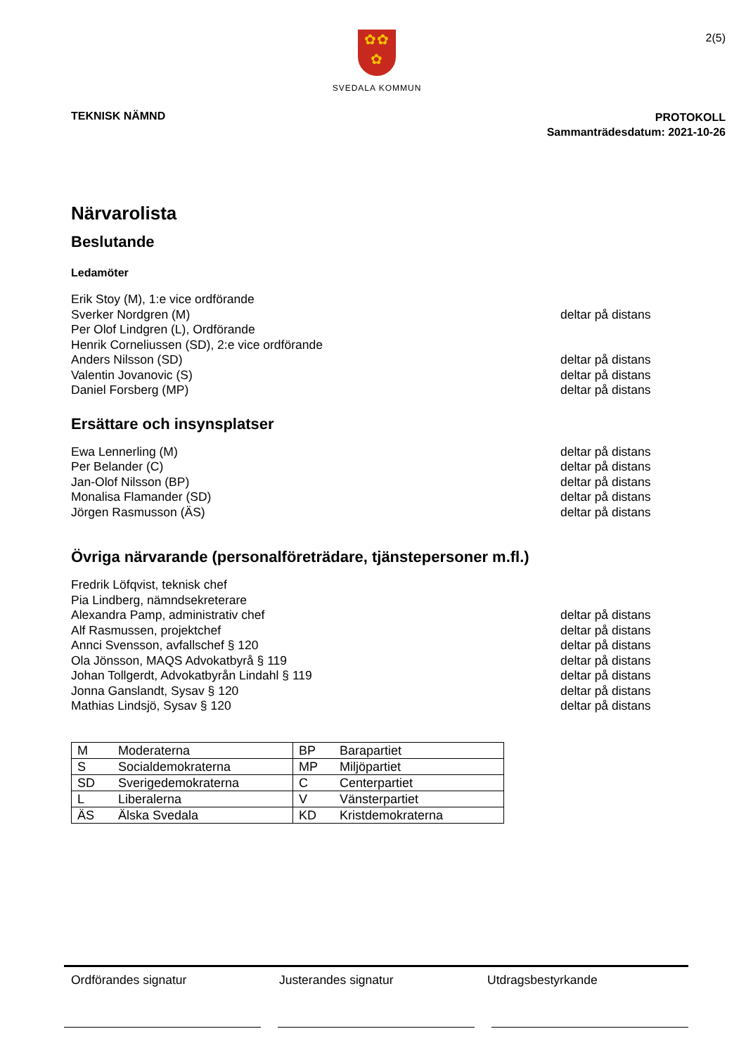✿✿
✿
SVEDALA KOMMUN
2(5)
TEKNISK NÄMND
PROTOKOLL
Sammanträdesdatum: 2021-10-26
Närvarolista
Beslutande
Ledamöter
Erik Stoy (M), 1:e vice ordförande
Sverker Nordgren (M) deltar på distans
Per Olof Lindgren (L), Ordförande
Henrik Corneliussen (SD), 2:e vice ordförande
Anders Nilsson (SD) deltar på distans
Valentin Jovanovic (S) deltar på distans
Daniel Forsberg (MP) deltar på distans
Ersättare och insynsplatser
Ewa Lennerling (M) deltar på distans
Per Belander (C) deltar på distans
Jan-Olof Nilsson (BP) deltar på distans
Monalisa Flamander (SD) deltar på distans
Jörgen Rasmusson (ÄS) deltar på distans
Övriga närvarande (personalföreträdare, tjänstepersoner m.fl.)
Fredrik Löfqvist, teknisk chef
Pia Lindberg, nämndsekreterare
Alexandra Pamp, administrativ chef deltar på distans
Alf Rasmussen, projektchef deltar på distans
Annci Svensson, avfallschef § 120 deltar på distans
Ola Jönsson, MAQS Advokatbyrå § 119 deltar på distans
Johan Tollgerdt, Advokatbyrån Lindahl § 119 deltar på distans
Jonna Ganslandt, Sysav § 120 deltar på distans
Mathias Lindsjö, Sysav § 120 deltar på distans
| M | Moderaterna | BP | Barapartiet |
| S | Socialdemokraterna | MP | Miljöpartiet |
| SD | Sverigedemokraterna | C | Centerpartiet |
| L | Liberalerna | V | Vänsterpartiet |
| ÄS | Älska Svedala | KD | Kristdemokraterna |
Ordförandes signatur Justerandes signatur Utdragsbestyrkande